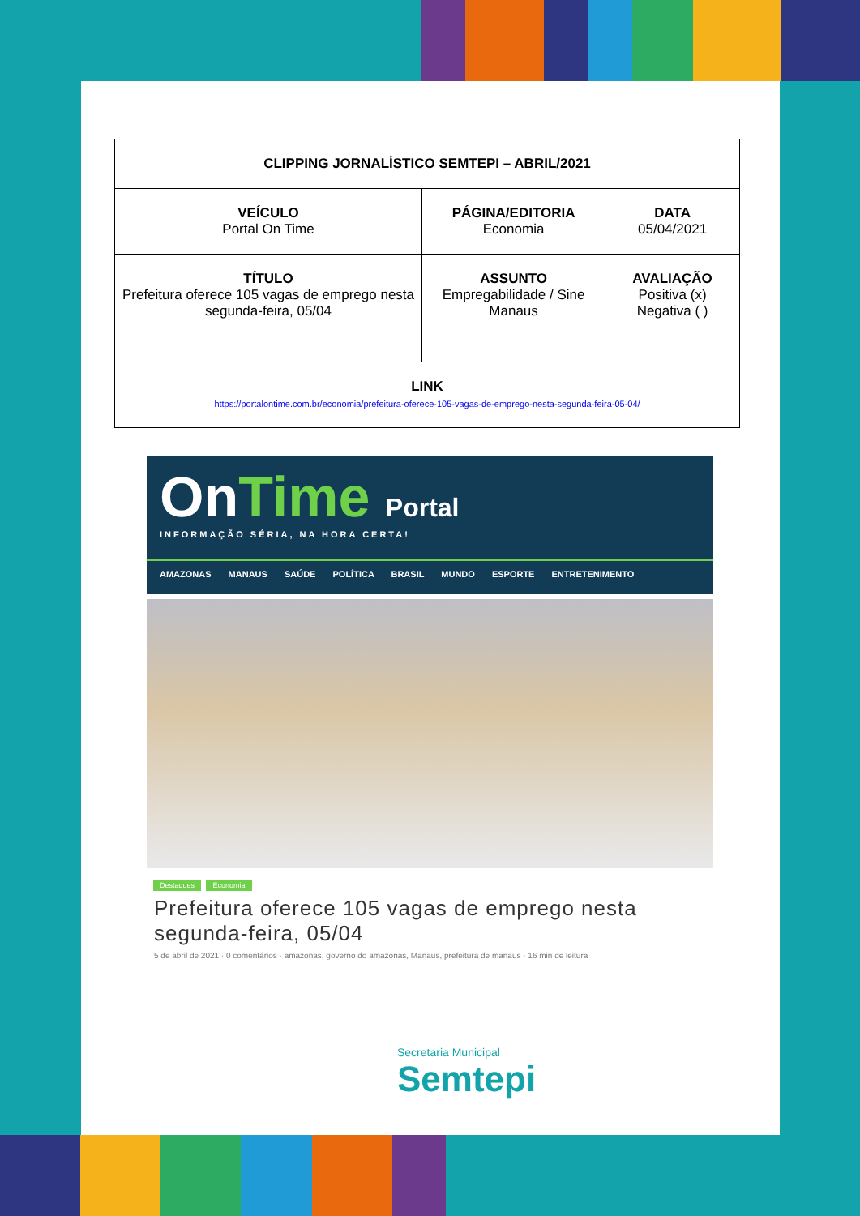| CLIPPING JORNALÍSTICO SEMTEPI – ABRIL/2021 | | |
| VEÍCULO Portal On Time | PÁGINA/EDITORIA Economia | DATA 05/04/2021 |
| TÍTULO Prefeitura oferece 105 vagas de emprego nesta segunda-feira, 05/04 | ASSUNTO Empregabilidade / Sine Manaus | AVALIAÇÃO Positiva (x) Negativa ( ) |
| LINK https://portalontime.com.br/economia/prefeitura-oferece-105-vagas-de-emprego-nesta-segunda-feira-05-04/ | | |
OnTime Portal
INFORMAÇÃO SÉRIA, NA HORA CERTA!
AMAZONAS MANAUS SAÚDE POLÍTICA BRASIL MUNDO ESPORTE ENTRETENIMENTO
Destaques Economia
Prefeitura oferece 105 vagas de emprego nesta segunda-feira, 05/04
5 de abril de 2021 · 0 comentários · amazonas, governo do amazonas, Manaus, prefeitura de manaus · 16 min de leitura
Secretaria Municipal
Semtepi